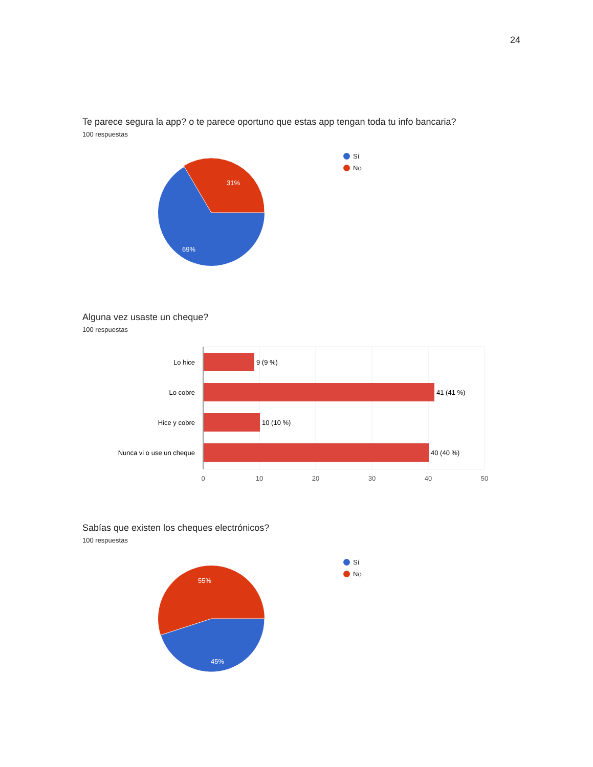24
Te parece segura la app? o te parece oportuno que estas app tengan toda tu info bancaria?
100 respuestas
31%
69%
Sí
No
Alguna vez usaste un cheque?
100 respuestas
Lo hice
Lo cobre
Hice y cobre
Nunca vi o use un cheque
9 (9 %)
41 (41 %)
10 (10 %)
40 (40 %)
0
10
20
30
40
50
Sabías que existen los cheques electrónicos?
100 respuestas
55%
45%
Sí
No